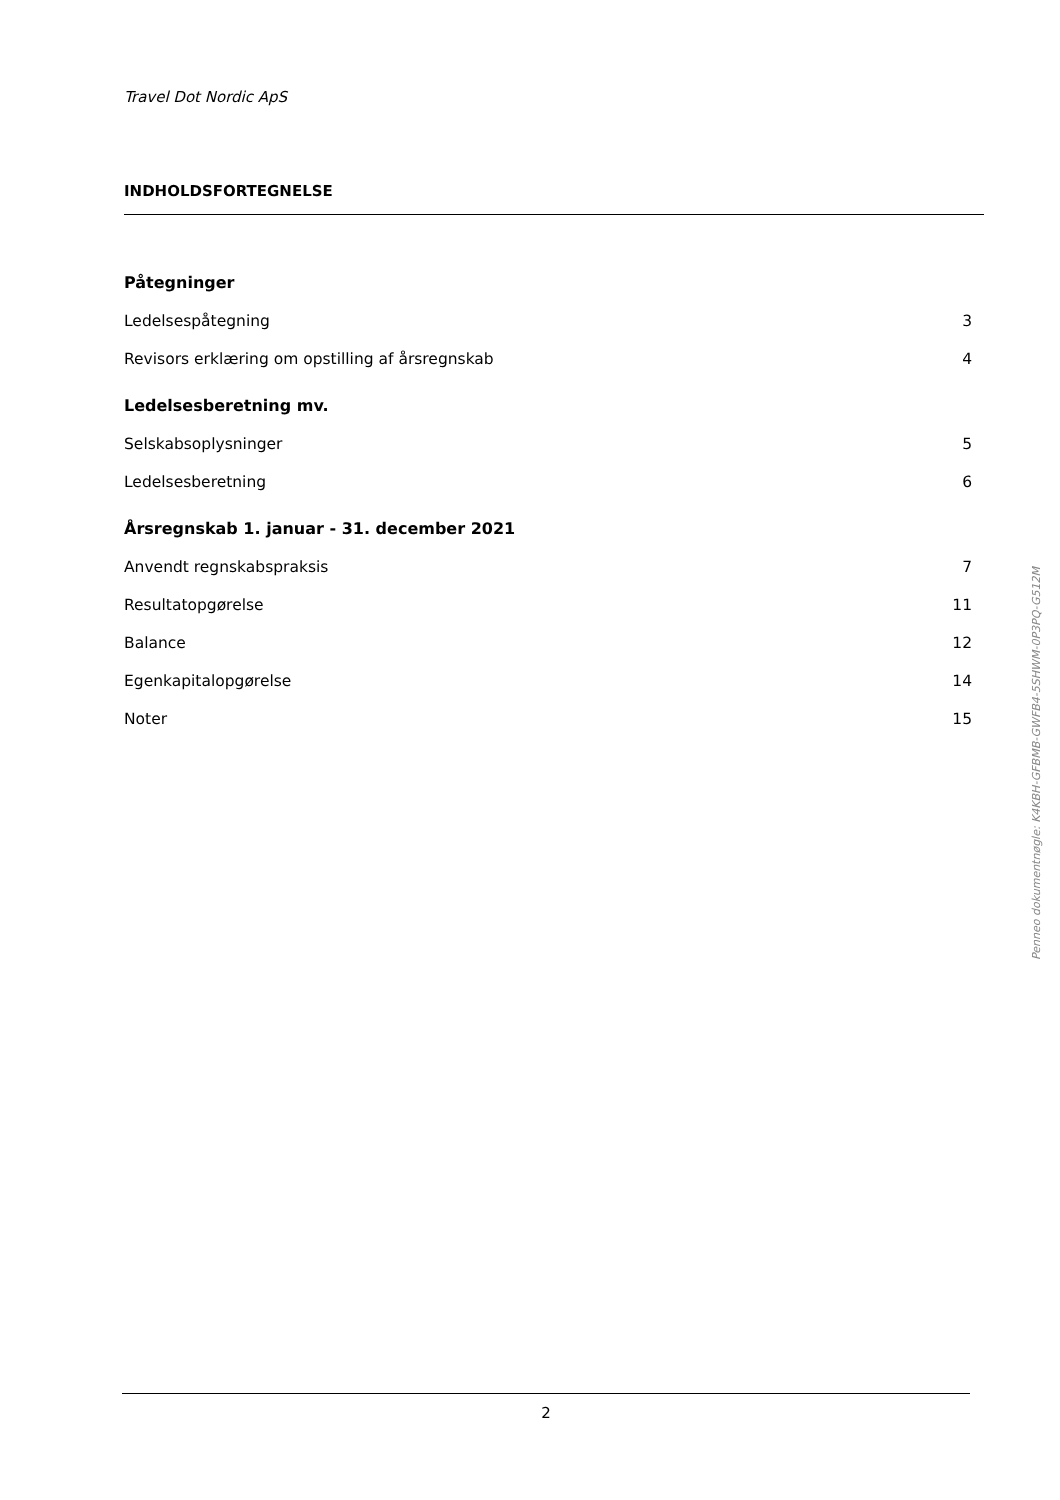Travel Dot Nordic ApS
INDHOLDSFORTEGNELSE
Påtegninger
Ledelsespåtegning 3
Revisors erklæring om opstilling af årsregnskab 4
Ledelsesberetning mv.
Selskabsoplysninger 5
Ledelsesberetning 6
Årsregnskab 1. januar - 31. december 2021
Anvendt regnskabspraksis 7
Resultatopgørelse 11
Balance 12
Egenkapitalopgørelse 14
Noter 15
Penneo dokumentnøgle: K4KBH-GFBMB-GWFB4-5SHWM-0P3PQ-G512M
2